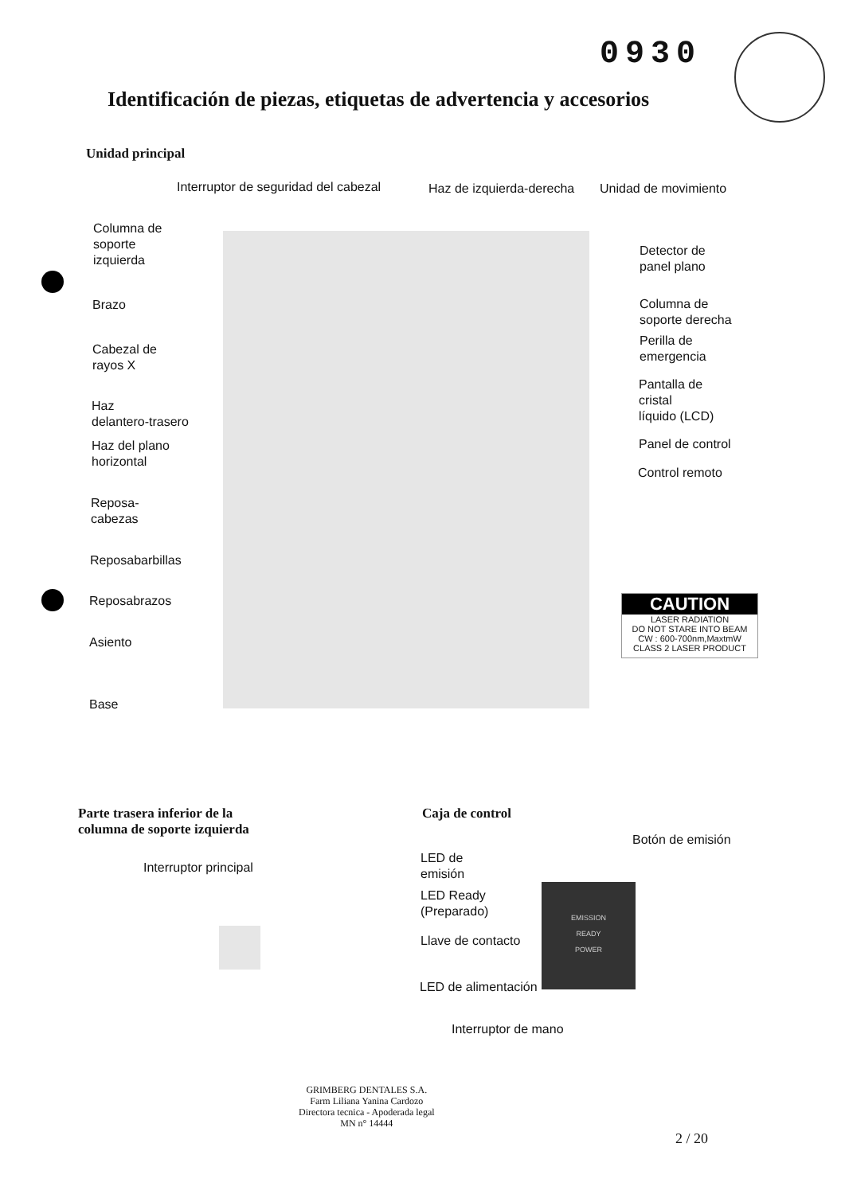0930
Identificación de piezas, etiquetas de advertencia y accesorios
Unidad principal
CAUTION
LASER RADIATION
DO NOT STARE INTO BEAM
CW : 600-700nm,MaxtmW
CLASS 2 LASER PRODUCT
Interruptor de seguridad del cabezal
Haz de izquierda-derecha Unidad de movimiento
Columna de
soporte
izquierda
Brazo
Cabezal de
rayos X
Haz
delantero-trasero
Haz del plano
horizontal
Reposa-
cabezas
Reposabarbillas
Reposabrazos
Asiento
Base
Detector de
panel plano
Columna de
soporte derecha
Perilla de
emergencia
Pantalla de
cristal
líquido (LCD)
Panel de control
Control remoto
Parte trasera inferior de la columna de soporte izquierda
Caja de control
Interruptor principal
Botón de emisión
LED de
emisión
LED Ready
(Preparado)
Llave de contacto
LED de alimentación
Interruptor de mano
EMISSION
READY
POWER
GRIMBERG DENTALES S.A.
Farm Liliana Yanina Cardozo
Directora tecnica - Apoderada legal
MN n° 14444
2 / 20